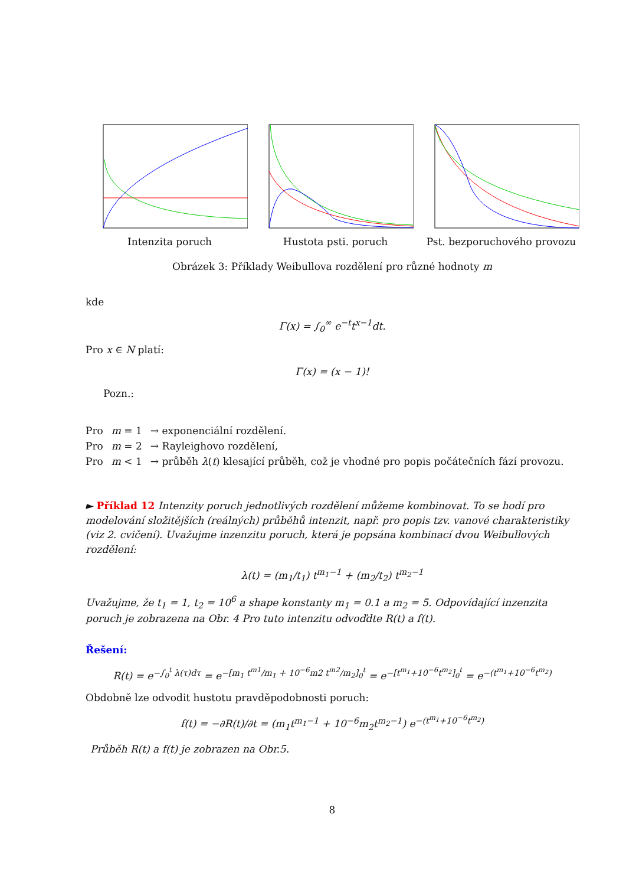Intenzita poruch Hustota psti. poruch Pst. bezporuchového provozu
Obrázek 3: Příklady Weibullova rozdělení pro různé hodnoty m
kde
Γ(x) = ∫<sub>0</sub><sup>∞</sup> e<sup>−t</sup>t<sup>x−1</sup>dt.
Pro x ∈ N platí:
Γ(x) = (x − 1)!
Pozn.:
| Pro | m = 1 | → exponenciální rozdělení. |
| Pro | m = 2 | → Rayleighovo rozdělení, |
| Pro | m < 1 | → průběh λ ( t ) klesající průběh, což je vhodné pro popis počátečních fází provozu. |
► Příklad 12 Intenzity poruch jednotlivých rozdělení můžeme kombinovat. To se hodí pro modelování složitějších (reálných) průběhů intenzit, např. pro popis tzv. vanové charakteristiky (viz 2. cvičení). Uvažujme inzenzitu poruch, která je popsána kombinací dvou Weibullových rozdělení:
λ(t) = (m<sub>1</sub>/t<sub>1</sub>) t<sup>m<sub>1</sub>−1</sup> + (m<sub>2</sub>/t<sub>2</sub>) t<sup>m<sub>2</sub>−1</sup>
Uvažujme, že t<sub>1</sub> = 1, t<sub>2</sub> = 10<sup>6</sup> a shape konstanty m<sub>1</sub> = 0.1 a m<sub>2</sub> = 5. Odpovídající inzenzita poruch je zobrazena na Obr. 4 Pro tuto intenzitu odvoďdte R(t) a f(t).
Řešení:
R(t) = e<sup>−∫<sub>0</sub><sup>t</sup> λ(τ)dτ</sup> = e<sup>−[m<sub>1</sub> t<sup>m1</sup>/m<sub>1</sub> + 10<sup>−6</sup>m2 t<sup>m2</sup>/m<sub>2</sub>]<sub>0</sub><sup>t</sup></sup> = e<sup>−[t<sup>m<sub>1</sub></sup>+10<sup>−6</sup>t<sup>m<sub>2</sub></sup>]<sub>0</sub><sup>t</sup></sup> = e<sup>−(t<sup>m<sub>1</sub></sup>+10<sup>−6</sup>t<sup>m<sub>2</sub></sup>)</sup>
Obdobně lze odvodit hustotu pravděpodobnosti poruch:
f(t) = −∂R(t)/∂t = (m<sub>1</sub>t<sup>m<sub>1</sub>−1</sup> + 10<sup>−6</sup>m<sub>2</sub>t<sup>m<sub>2</sub>−1</sup>) e<sup>−(t<sup>m<sub>1</sub></sup>+10<sup>−6</sup>t<sup>m<sub>2</sub></sup>)</sup>
Průběh R(t) a f(t) je zobrazen na Obr.5.
8